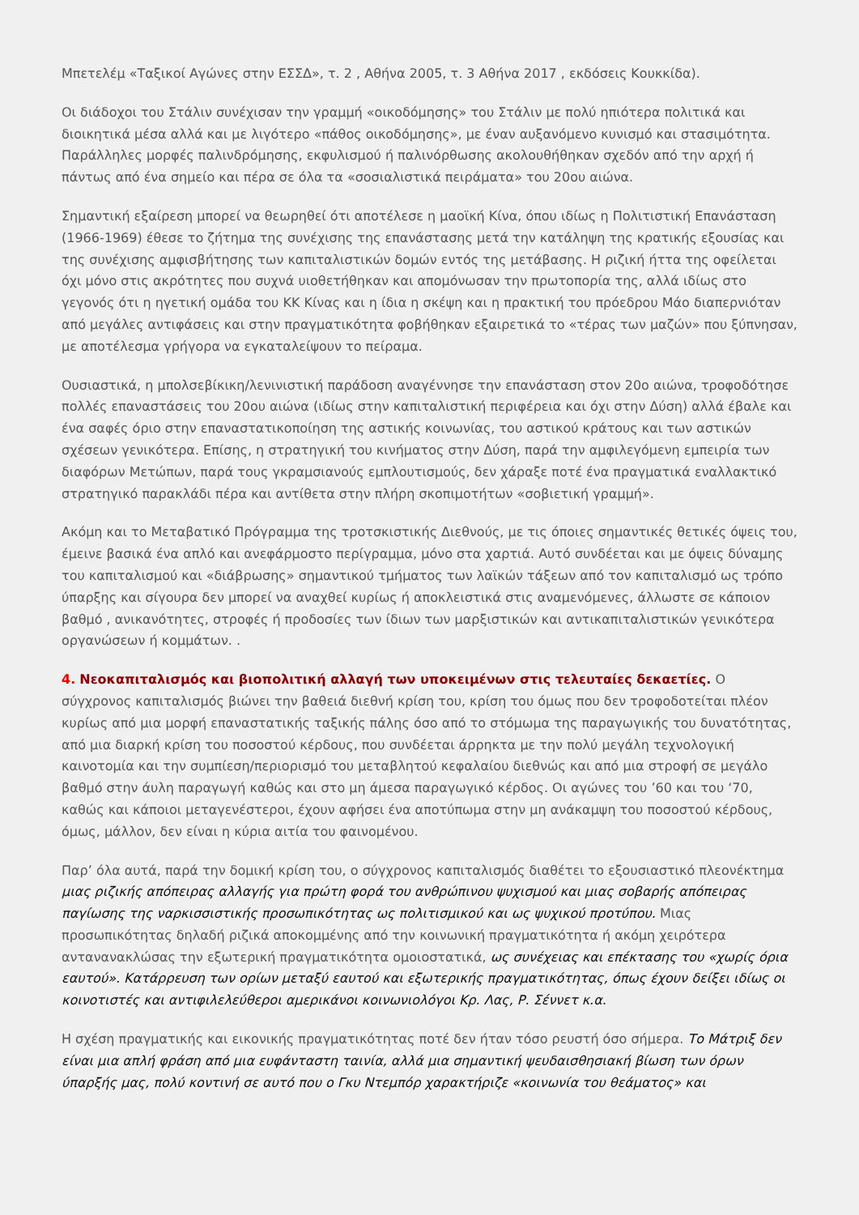Μπετελέμ «Ταξικοί Αγώνες στην ΕΣΣΔ», τ. 2 , Αθήνα 2005, τ. 3 Αθήνα 2017 , εκδόσεις Κουκκίδα).
Οι διάδοχοι του Στάλιν συνέχισαν την γραμμή «οικοδόμησης» του Στάλιν με πολύ ηπιότερα πολιτικά και διοικητικά μέσα αλλά και με λιγότερο «πάθος οικοδόμησης», με έναν αυξανόμενο κυνισμό και στασιμότητα. Παράλληλες μορφές παλινδρόμησης, εκφυλισμού ή παλινόρθωσης ακολουθήθηκαν σχεδόν από την αρχή ή πάντως από ένα σημείο και πέρα σε όλα τα «σοσιαλιστικά πειράματα» του 20ου αιώνα.
Σημαντική εξαίρεση μπορεί να θεωρηθεί ότι αποτέλεσε η μαοϊκή Κίνα, όπου ιδίως η Πολιτιστική Επανάσταση (1966-1969) έθεσε το ζήτημα της συνέχισης της επανάστασης μετά την κατάληψη της κρατικής εξουσίας και της συνέχισης αμφισβήτησης των καπιταλιστικών δομών εντός της μετάβασης. Η ριζική ήττα της οφείλεται όχι μόνο στις ακρότητες που συχνά υιοθετήθηκαν και απομόνωσαν την πρωτοπορία της, αλλά ιδίως στο γεγονός ότι η ηγετική ομάδα του ΚΚ Κίνας και η ίδια η σκέψη και η πρακτική του πρόεδρου Μάο διαπερνιόταν από μεγάλες αντιφάσεις και στην πραγματικότητα φοβήθηκαν εξαιρετικά το «τέρας των μαζών» που ξύπνησαν, με αποτέλεσμα γρήγορα να εγκαταλείψουν το πείραμα.
Ουσιαστικά, η μπολσεβίκικη/λενινιστική παράδοση αναγέννησε την επανάσταση στον 20ο αιώνα, τροφοδότησε πολλές επαναστάσεις του 20ου αιώνα (ιδίως στην καπιταλιστική περιφέρεια και όχι στην Δύση) αλλά έβαλε και ένα σαφές όριο στην επαναστατικοποίηση της αστικής κοινωνίας, του αστικού κράτους και των αστικών σχέσεων γενικότερα. Επίσης, η στρατηγική του κινήματος στην Δύση, παρά την αμφιλεγόμενη εμπειρία των διαφόρων Μετώπων, παρά τους γκραμσιανούς εμπλουτισμούς, δεν χάραξε ποτέ ένα πραγματικά εναλλακτικό στρατηγικό παρακλάδι πέρα και αντίθετα στην πλήρη σκοπιμοτήτων «σοβιετική γραμμή».
Ακόμη και το Μεταβατικό Πρόγραμμα της τροτσκιστικής Διεθνούς, με τις όποιες σημαντικές θετικές όψεις του, έμεινε βασικά ένα απλό και ανεφάρμοστο περίγραμμα, μόνο στα χαρτιά. Αυτό συνδέεται και με όψεις δύναμης του καπιταλισμού και «διάβρωσης» σημαντικού τμήματος των λαϊκών τάξεων από τον καπιταλισμό ως τρόπο ύπαρξης και σίγουρα δεν μπορεί να αναχθεί κυρίως ή αποκλειστικά στις αναμενόμενες, άλλωστε σε κάποιον βαθμό , ανικανότητες, στροφές ή προδοσίες των ίδιων των μαρξιστικών και αντικαπιταλιστικών γενικότερα οργανώσεων ή κομμάτων. .
4. Νεοκαπιταλισμός και βιοπολιτική αλλαγή των υποκειμένων στις τελευταίες δεκαετίες. Ο σύγχρονος καπιταλισμός βιώνει την βαθειά διεθνή κρίση του, κρίση του όμως που δεν τροφοδοτείται πλέον κυρίως από μια μορφή επαναστατικής ταξικής πάλης όσο από το στόμωμα της παραγωγικής του δυνατότητας, από μια διαρκή κρίση του ποσοστού κέρδους, που συνδέεται άρρηκτα με την πολύ μεγάλη τεχνολογική καινοτομία και την συμπίεση/περιορισμό του μεταβλητού κεφαλαίου διεθνώς και από μια στροφή σε μεγάλο βαθμό στην άυλη παραγωγή καθώς και στο μη άμεσα παραγωγικό κέρδος. Οι αγώνες του ’60 και του ‘70, καθώς και κάποιοι μεταγενέστεροι, έχουν αφήσει ένα αποτύπωμα στην μη ανάκαμψη του ποσοστού κέρδους, όμως, μάλλον, δεν είναι η κύρια αιτία του φαινομένου.
Παρ’ όλα αυτά, παρά την δομική κρίση του, ο σύγχρονος καπιταλισμός διαθέτει το εξουσιαστικό πλεονέκτημα μιας ριζικής απόπειρας αλλαγής για πρώτη φορά του ανθρώπινου ψυχισμού και μιας σοβαρής απόπειρας παγίωσης της ναρκισσιστικής προσωπικότητας ως πολιτισμικού και ως ψυχικού προτύπου. Μιας προσωπικότητας δηλαδή ριζικά αποκομμένης από την κοινωνική πραγματικότητα ή ακόμη χειρότερα αντανανακλώσας την εξωτερική πραγματικότητα ομοιοστατικά, ως συνέχειας και επέκτασης του «χωρίς όρια εαυτού». Κατάρρευση των ορίων μεταξύ εαυτού και εξωτερικής πραγματικότητας, όπως έχουν δείξει ιδίως οι κοινοτιστές και αντιφιλελεύθεροι αμερικάνοι κοινωνιολόγοι Κρ. Λας, Ρ. Σέννετ κ.α.
Η σχέση πραγματικής και εικονικής πραγματικότητας ποτέ δεν ήταν τόσο ρευστή όσο σήμερα. Το Μάτριξ δεν είναι μια απλή φράση από μια ευφάνταστη ταινία, αλλά μια σημαντική ψευδαισθησιακή βίωση των όρων ύπαρξής μας, πολύ κοντινή σε αυτό που ο Γκυ Ντεμπόρ χαρακτήριζε «κοινωνία του θεάματος» και